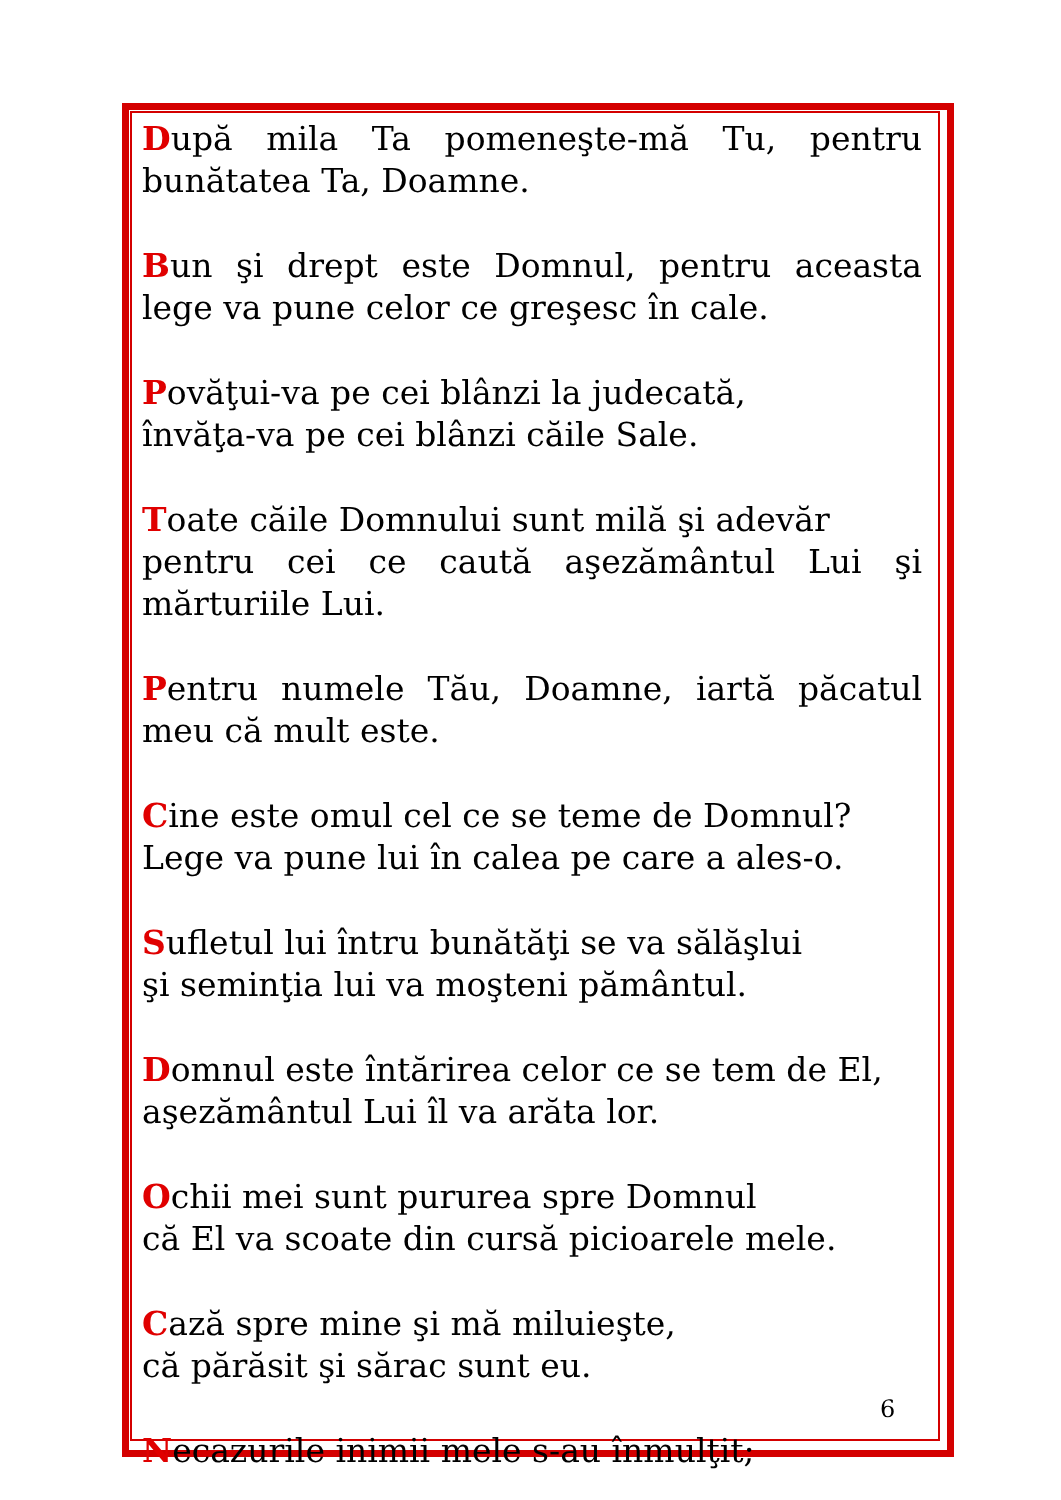După mila Ta pomeneşte-mă Tu, pentru bunătatea Ta, Doamne.
Bun şi drept este Domnul, pentru aceasta lege va pune celor ce greşesc în cale.
Povăţui-va pe cei blânzi la judecată,
învăţa-va pe cei blânzi căile Sale.
Toate căile Domnului sunt milă şi adevăr
pentru cei ce caută aşezământul Lui şi mărturiile Lui.
Pentru numele Tău, Doamne, iartă păcatul meu că mult este.
Cine este omul cel ce se teme de Domnul?
Lege va pune lui în calea pe care a ales-o.
Sufletul lui întru bunătăţi se va sălăşlui
şi seminţia lui va moşteni pământul.
Domnul este întărirea celor ce se tem de El,
aşezământul Lui îl va arăta lor.
Ochii mei sunt pururea spre Domnul
că El va scoate din cursă picioarele mele.
Cază spre mine şi mă miluieşte,
că părăsit şi sărac sunt eu.
Necazurile inimii mele s-au înmulţit;
6